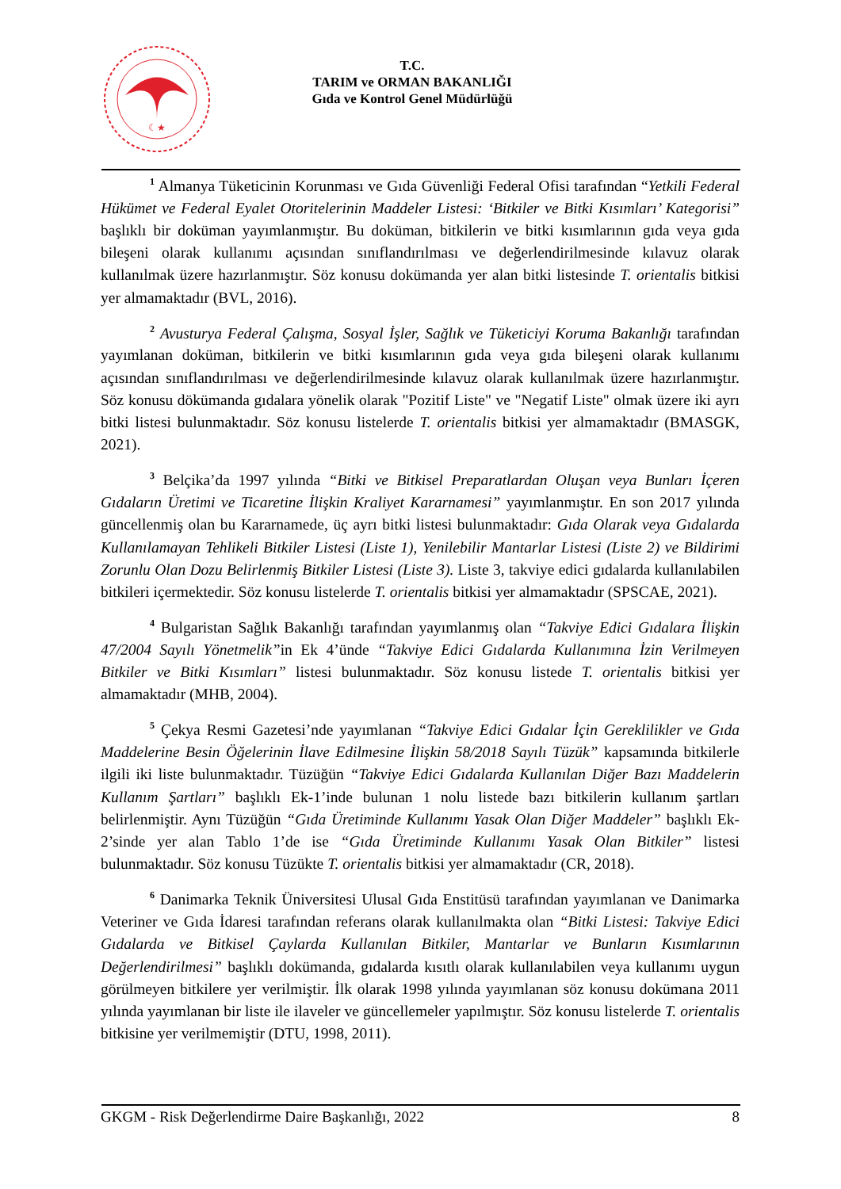☾★
T.C.
TARIM ve ORMAN BAKANLIĞI
Gıda ve Kontrol Genel Müdürlüğü
<sup>1</sup> Almanya Tüketicinin Korunması ve Gıda Güvenliği Federal Ofisi tarafından “Yetkili Federal Hükümet ve Federal Eyalet Otoritelerinin Maddeler Listesi: ‘Bitkiler ve Bitki Kısımları’ Kategorisi” başlıklı bir doküman yayımlanmıştır. Bu doküman, bitkilerin ve bitki kısımlarının gıda veya gıda bileşeni olarak kullanımı açısından sınıflandırılması ve değerlendirilmesinde kılavuz olarak kullanılmak üzere hazırlanmıştır. Söz konusu dokümanda yer alan bitki listesinde T. orientalis bitkisi yer almamaktadır (BVL, 2016).
<sup>2</sup> Avusturya Federal Çalışma, Sosyal İşler, Sağlık ve Tüketiciyi Koruma Bakanlığı tarafından yayımlanan doküman, bitkilerin ve bitki kısımlarının gıda veya gıda bileşeni olarak kullanımı açısından sınıflandırılması ve değerlendirilmesinde kılavuz olarak kullanılmak üzere hazırlanmıştır. Söz konusu dökümanda gıdalara yönelik olarak "Pozitif Liste" ve "Negatif Liste" olmak üzere iki ayrı bitki listesi bulunmaktadır. Söz konusu listelerde T. orientalis bitkisi yer almamaktadır (BMASGK, 2021).
<sup>3</sup> Belçika’da 1997 yılında “Bitki ve Bitkisel Preparatlardan Oluşan veya Bunları İçeren Gıdaların Üretimi ve Ticaretine İlişkin Kraliyet Kararnamesi” yayımlanmıştır. En son 2017 yılında güncellenmiş olan bu Kararnamede, üç ayrı bitki listesi bulunmaktadır: Gıda Olarak veya Gıdalarda Kullanılamayan Tehlikeli Bitkiler Listesi (Liste 1), Yenilebilir Mantarlar Listesi (Liste 2) ve Bildirimi Zorunlu Olan Dozu Belirlenmiş Bitkiler Listesi (Liste 3). Liste 3, takviye edici gıdalarda kullanılabilen bitkileri içermektedir. Söz konusu listelerde T. orientalis bitkisi yer almamaktadır (SPSCAE, 2021).
<sup>4</sup> Bulgaristan Sağlık Bakanlığı tarafından yayımlanmış olan “Takviye Edici Gıdalara İlişkin 47/2004 Sayılı Yönetmelik”in Ek 4’ünde “Takviye Edici Gıdalarda Kullanımına İzin Verilmeyen Bitkiler ve Bitki Kısımları” listesi bulunmaktadır. Söz konusu listede T. orientalis bitkisi yer almamaktadır (MHB, 2004).
<sup>5</sup> Çekya Resmi Gazetesi’nde yayımlanan “Takviye Edici Gıdalar İçin Gereklilikler ve Gıda Maddelerine Besin Öğelerinin İlave Edilmesine İlişkin 58/2018 Sayılı Tüzük” kapsamında bitkilerle ilgili iki liste bulunmaktadır. Tüzüğün “Takviye Edici Gıdalarda Kullanılan Diğer Bazı Maddelerin Kullanım Şartları” başlıklı Ek-1’inde bulunan 1 nolu listede bazı bitkilerin kullanım şartları belirlenmiştir. Aynı Tüzüğün “Gıda Üretiminde Kullanımı Yasak Olan Diğer Maddeler” başlıklı Ek-2’sinde yer alan Tablo 1’de ise “Gıda Üretiminde Kullanımı Yasak Olan Bitkiler” listesi bulunmaktadır. Söz konusu Tüzükte T. orientalis bitkisi yer almamaktadır (CR, 2018).
<sup>6</sup> Danimarka Teknik Üniversitesi Ulusal Gıda Enstitüsü tarafından yayımlanan ve Danimarka Veteriner ve Gıda İdaresi tarafından referans olarak kullanılmakta olan “Bitki Listesi: Takviye Edici Gıdalarda ve Bitkisel Çaylarda Kullanılan Bitkiler, Mantarlar ve Bunların Kısımlarının Değerlendirilmesi” başlıklı dokümanda, gıdalarda kısıtlı olarak kullanılabilen veya kullanımı uygun görülmeyen bitkilere yer verilmiştir. İlk olarak 1998 yılında yayımlanan söz konusu dokümana 2011 yılında yayımlanan bir liste ile ilaveler ve güncellemeler yapılmıştır. Söz konusu listelerde T. orientalis bitkisine yer verilmemiştir (DTU, 1998, 2011).
GKGM - Risk Değerlendirme Daire Başkanlığı, 2022 8